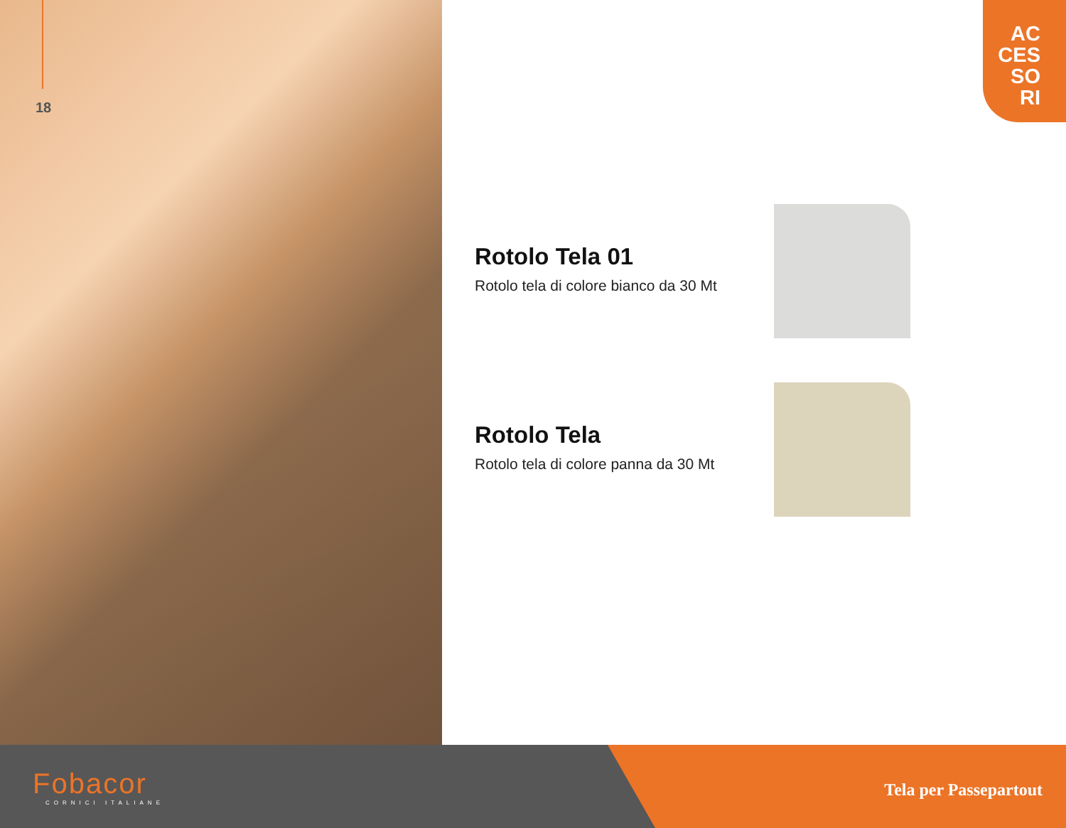18
AC
CES
SO
RI
Rotolo Tela 01
Rotolo tela di colore bianco da 30 Mt
Rotolo Tela
Rotolo tela di colore panna da 30 Mt
Fobacor
CORNICI ITALIANE
Tela per Passepartout